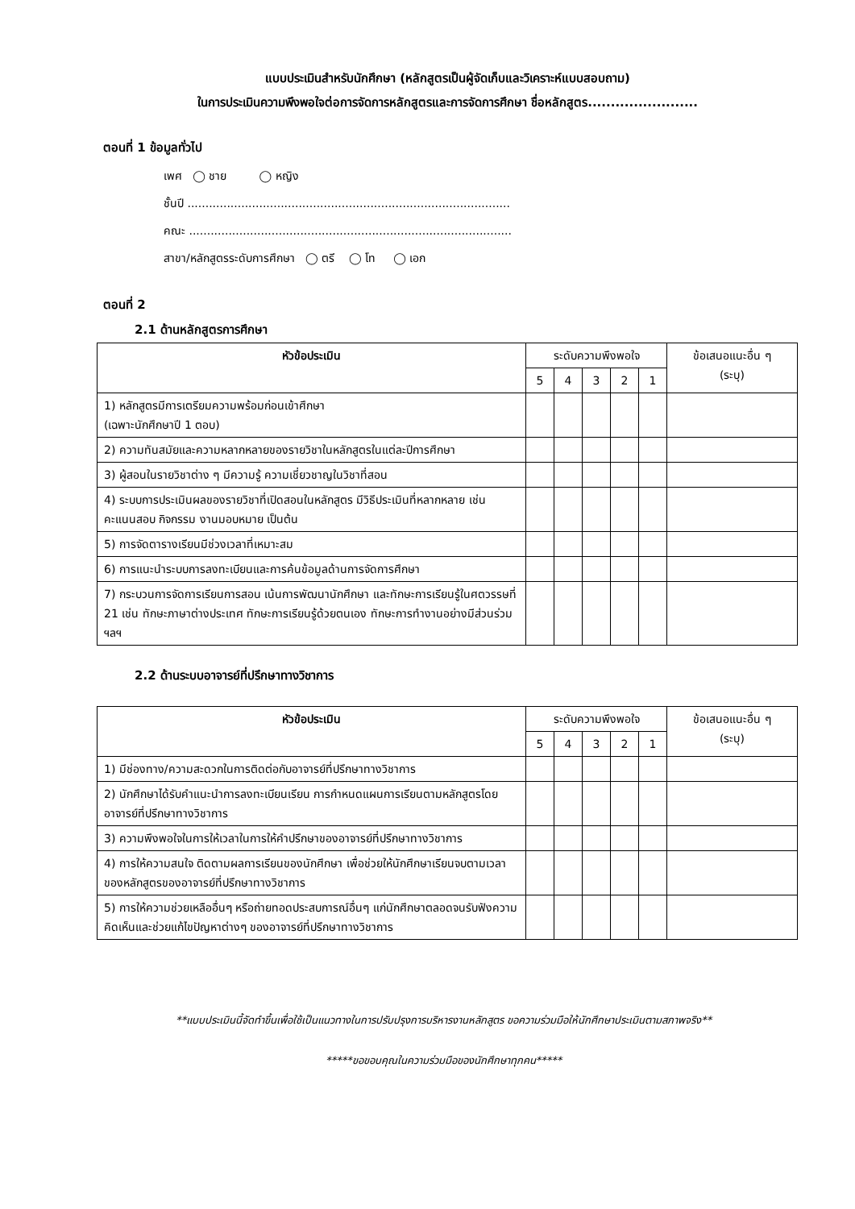แบบประเมินสำหรับนักศึกษา (หลักสูตรเป็นผู้จัดเก็บและวิเคราะห์แบบสอบถาม)
ในการประเมินความพึงพอใจต่อการจัดการหลักสูตรและการจัดการศึกษา ชื่อหลักสูตร........................
ตอนที่ 1 ข้อมูลทั่วไป
เพศ ◯ ชาย ◯ หญิง
ชั้นปี ..........................................................................................
คณะ ..........................................................................................
สาขา/หลักสูตรระดับการศึกษา ◯ ตรี ◯ โท ◯ เอก
ตอนที่ 2
2.1 ด้านหลักสูตรการศึกษา
| หัวข้อประเมิน | ระดับความพึงพอใจ | | | | | ข้อเสนอแนะอื่น ๆ (ระบุ) |
| --- | --- | --- | --- | --- | --- | --- |
| | 5 | 4 | 3 | 2 | 1 | |
| 1) หลักสูตรมีการเตรียมความพร้อมก่อนเข้าศึกษา (เฉพาะนักศึกษาปี 1 ตอบ) | | | | | | |
| 2) ความทันสมัยและความหลากหลายของรายวิชาในหลักสูตรในแต่ละปีการศึกษา | | | | | | |
| 3) ผู้สอนในรายวิชาต่าง ๆ มีความรู้ ความเชี่ยวชาญในวิชาที่สอน | | | | | | |
| 4) ระบบการประเมินผลของรายวิชาที่เปิดสอนในหลักสูตร มีวิธีประเมินที่หลากหลาย เช่น คะแนนสอบ กิจกรรม งานมอบหมาย เป็นต้น | | | | | | |
| 5) การจัดตารางเรียนมีช่วงเวลาที่เหมาะสม | | | | | | |
| 6) การแนะนำระบบการลงทะเบียนและการค้นข้อมูลด้านการจัดการศึกษา | | | | | | |
| 7) กระบวนการจัดการเรียนการสอน เน้นการพัฒนานักศึกษา และทักษะการเรียนรู้ในศตวรรษที่ 21 เช่น ทักษะภาษาต่างประเทศ ทักษะการเรียนรู้ด้วยตนเอง ทักษะการทำงานอย่างมีส่วนร่วม ฯลฯ | | | | | | |
2.2 ด้านระบบอาจารย์ที่ปรึกษาทางวิชาการ
| หัวข้อประเมิน | ระดับความพึงพอใจ | | | | | ข้อเสนอแนะอื่น ๆ (ระบุ) |
| --- | --- | --- | --- | --- | --- | --- |
| | 5 | 4 | 3 | 2 | 1 | |
| 1) มีช่องทาง/ความสะดวกในการติดต่อกับอาจารย์ที่ปรึกษาทางวิชาการ | | | | | | |
| 2) นักศึกษาได้รับคำแนะนำการลงทะเบียนเรียน การกำหนดแผนการเรียนตามหลักสูตรโดยอาจารย์ที่ปรึกษาทางวิชาการ | | | | | | |
| 3) ความพึงพอใจในการให้เวลาในการให้คำปรึกษาของอาจารย์ที่ปรึกษาทางวิชาการ | | | | | | |
| 4) การให้ความสนใจ ติดตามผลการเรียนของนักศึกษา เพื่อช่วยให้นักศึกษาเรียนจบตามเวลาของหลักสูตรของอาจารย์ที่ปรึกษาทางวิชาการ | | | | | | |
| 5) การให้ความช่วยเหลืออื่นๆ หรือถ่ายทอดประสบการณ์อื่นๆ แก่นักศึกษาตลอดจนรับฟังความคิดเห็นและช่วยแก้ไขปัญหาต่างๆ ของอาจารย์ที่ปรึกษาทางวิชาการ | | | | | | |
**แบบประเมินนี้จัดทำขึ้นเพื่อใช้เป็นแนวทางในการปรับปรุงการบริหารงานหลักสูตร ขอความร่วมมือให้นักศึกษาประเมินตามสภาพจริง**
*****ขอขอบคุณในความร่วมมือของนักศึกษาทุกคน*****